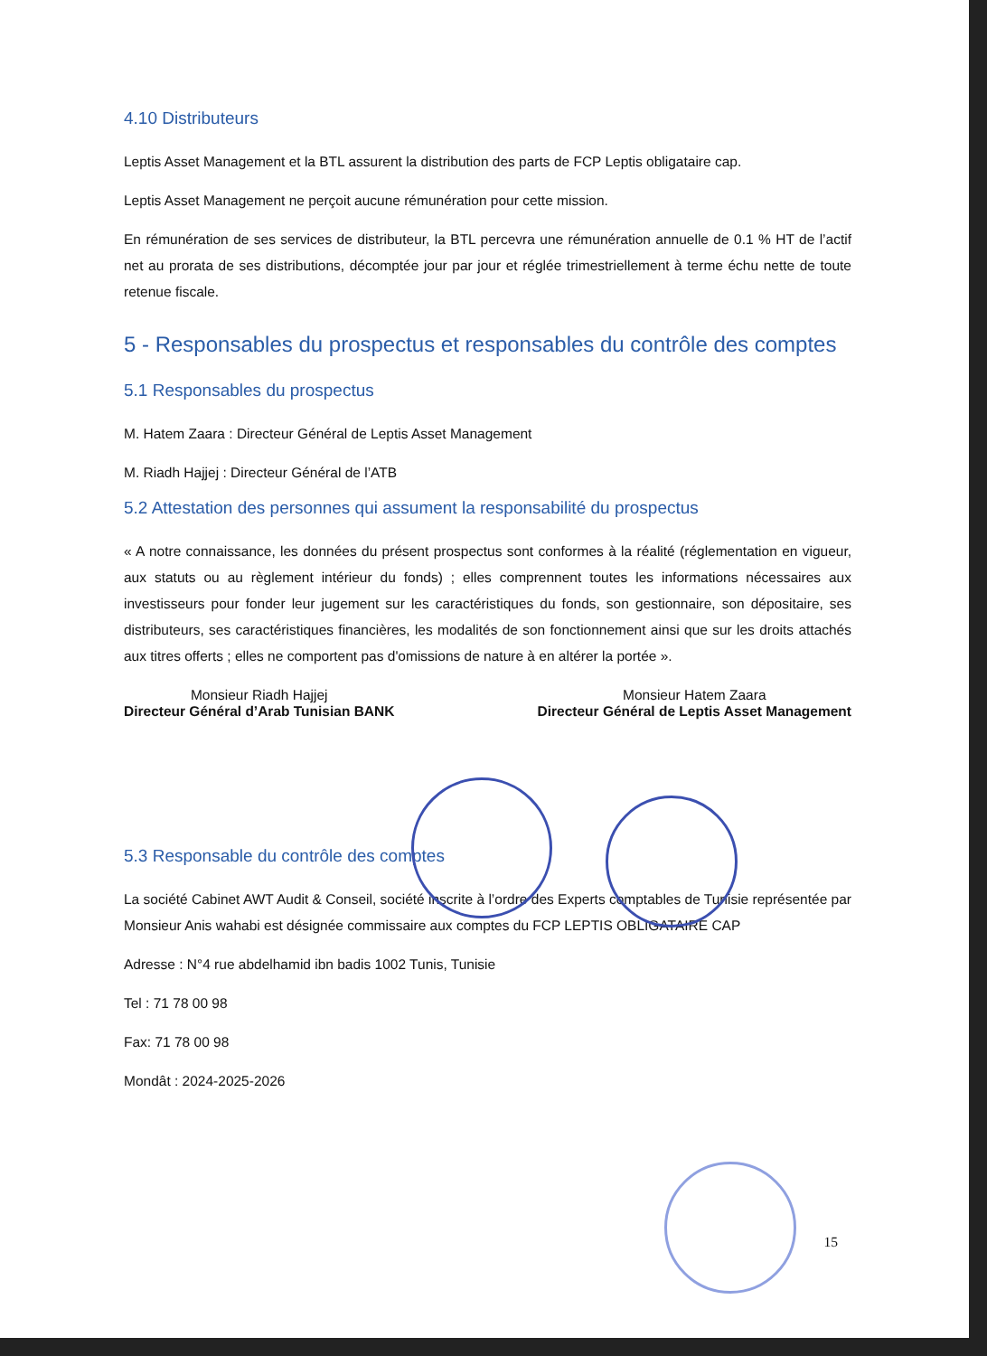4.10 Distributeurs
Leptis Asset Management et la BTL assurent la distribution des parts de FCP Leptis obligataire cap.
Leptis Asset Management ne perçoit aucune rémunération pour cette mission.
En rémunération de ses services de distributeur, la BTL percevra une rémunération annuelle de 0.1 % HT de l’actif net au prorata de ses distributions, décomptée jour par jour et réglée trimestriellement à terme échu nette de toute retenue fiscale.
5 - Responsables du prospectus et responsables du contrôle des comptes
5.1 Responsables du prospectus
M. Hatem Zaara : Directeur Général de Leptis Asset Management
M. Riadh Hajjej : Directeur Général de l’ATB
5.2 Attestation des personnes qui assument la responsabilité du prospectus
« A notre connaissance, les données du présent prospectus sont conformes à la réalité (réglementation en vigueur, aux statuts ou au règlement intérieur du fonds) ; elles comprennent toutes les informations nécessaires aux investisseurs pour fonder leur jugement sur les caractéristiques du fonds, son gestionnaire, son dépositaire, ses distributeurs, ses caractéristiques financières, les modalités de son fonctionnement ainsi que sur les droits attachés aux titres offerts ; elles ne comportent pas d'omissions de nature à en altérer la portée ».
Monsieur Riadh Hajjej
Directeur Général d’Arab Tunisian BANK
Monsieur Hatem Zaara
Directeur Général de Leptis Asset Management
5.3 Responsable du contrôle des comptes
La société Cabinet AWT Audit & Conseil, société inscrite à l’ordre des Experts comptables de Tunisie représentée par Monsieur Anis wahabi est désignée commissaire aux comptes du FCP LEPTIS OBLIGATAIRE CAP
Adresse : N°4 rue abdelhamid ibn badis 1002 Tunis, Tunisie
Tel : 71 78 00 98
Fax: 71 78 00 98
Mondât : 2024-2025-2026
15